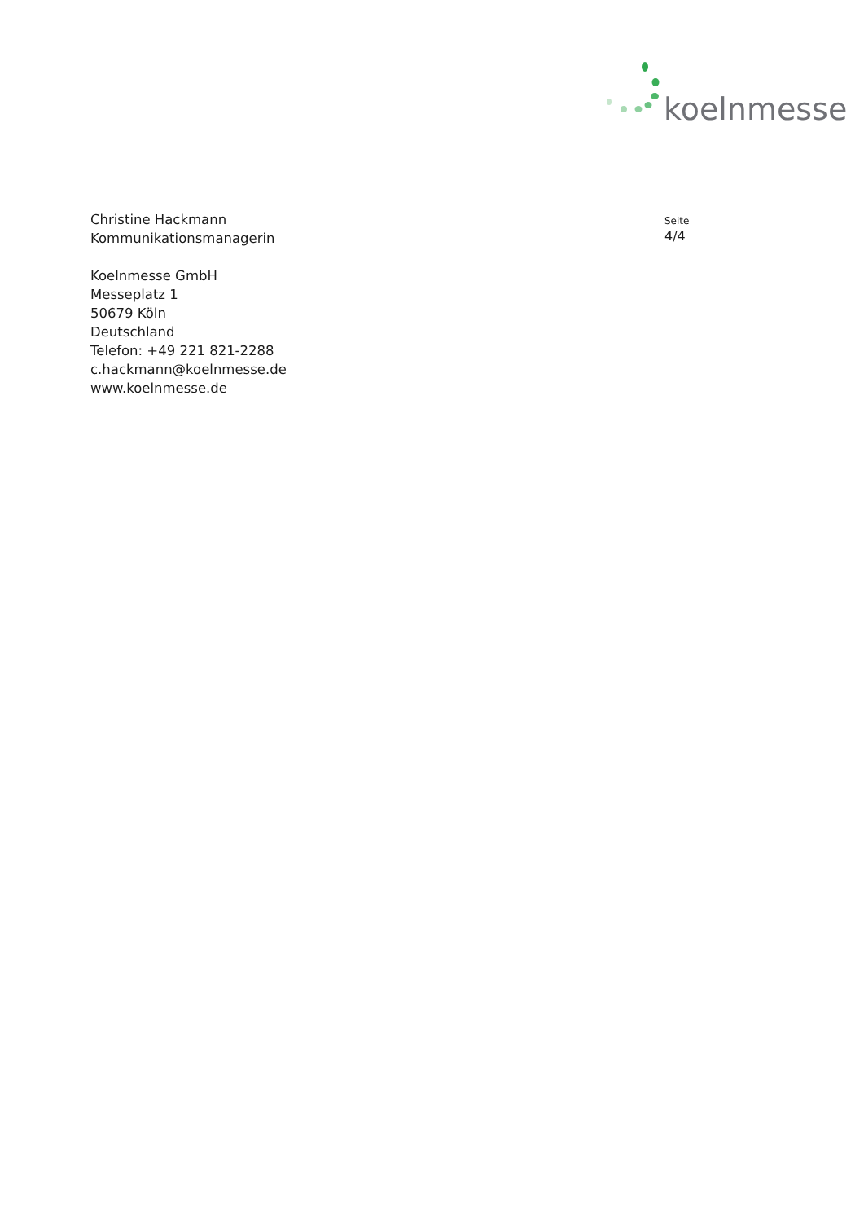koelnmesse
Christine Hackmann
Kommunikationsmanagerin
Koelnmesse GmbH
Messeplatz 1
50679 Köln
Deutschland
Telefon: +49 221 821-2288
c.hackmann@koelnmesse.de
www.koelnmesse.de
Seite
4/4